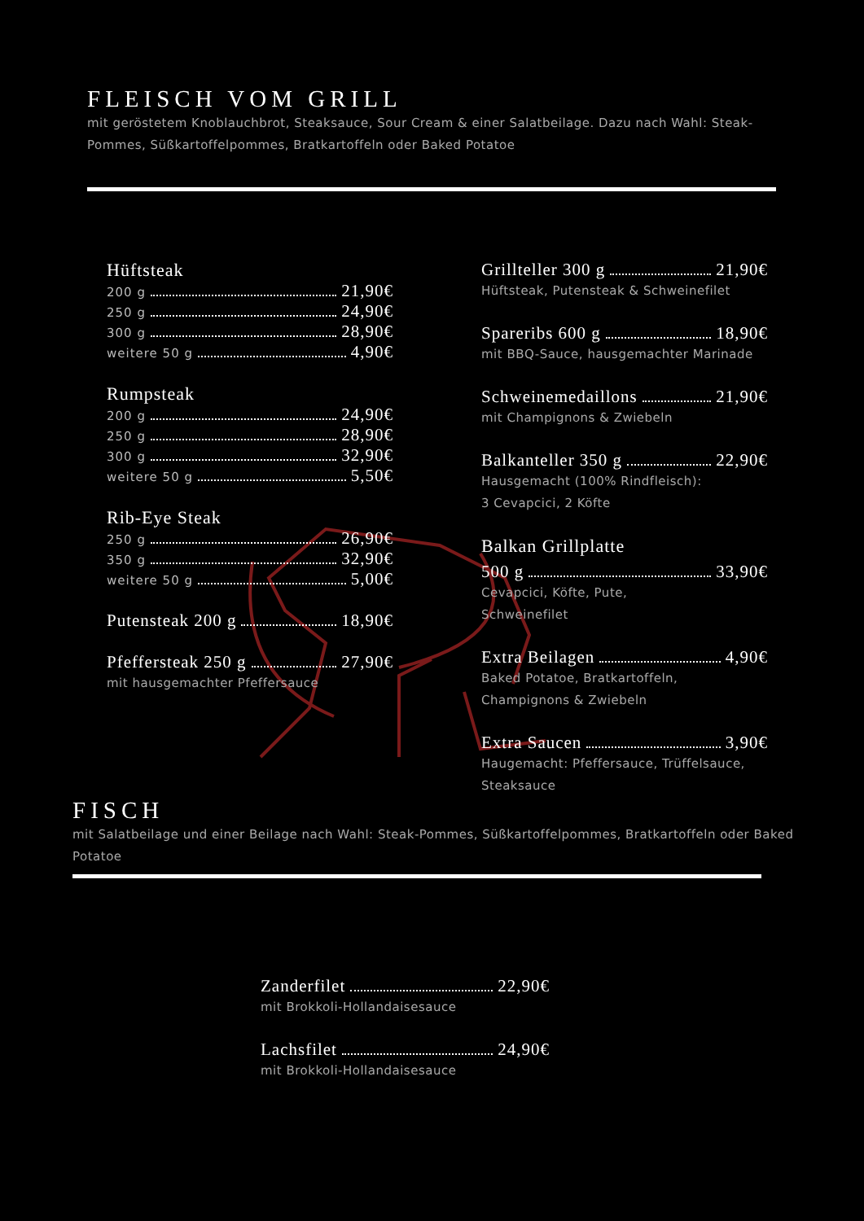FLEISCH VOM GRILL
mit geröstetem Knoblauchbrot, Steaksauce, Sour Cream & einer Salatbeilage. Dazu nach Wahl: Steak-Pommes, Süßkartoffelpommes, Bratkartoffeln oder Baked Potatoe
Hüftsteak
200 g 21,90€
250 g 24,90€
300 g 28,90€
weitere 50 g 4,90€
Rumpsteak
200 g 24,90€
250 g 28,90€
300 g 32,90€
weitere 50 g 5,50€
Rib-Eye Steak
250 g 26,90€
350 g 32,90€
weitere 50 g 5,00€
Putensteak 200 g 18,90€
Pfeffersteak 250 g 27,90€
mit hausgemachter Pfeffersauce
Grillteller 300 g 21,90€
Hüftsteak, Putensteak & Schweinefilet
Spareribs 600 g 18,90€
mit BBQ-Sauce, hausgemachter Marinade
Schweinemedaillons 21,90€
mit Champignons & Zwiebeln
Balkanteller 350 g 22,90€
Hausgemacht (100% Rindfleisch):
3 Cevapcici, 2 Köfte
Balkan Grillplatte
500 g 33,90€
Cevapcici, Köfte, Pute,
Schweinefilet
Extra Beilagen 4,90€
Baked Potatoe, Bratkartoffeln, Champignons & Zwiebeln
Extra Saucen 3,90€
Haugemacht: Pfeffersauce, Trüffelsauce, Steaksauce
FISCH
mit Salatbeilage und einer Beilage nach Wahl: Steak-Pommes, Süßkartoffelpommes, Bratkartoffeln oder Baked Potatoe
Zanderfilet 22,90€
mit Brokkoli-Hollandaisesauce
Lachsfilet 24,90€
mit Brokkoli-Hollandaisesauce